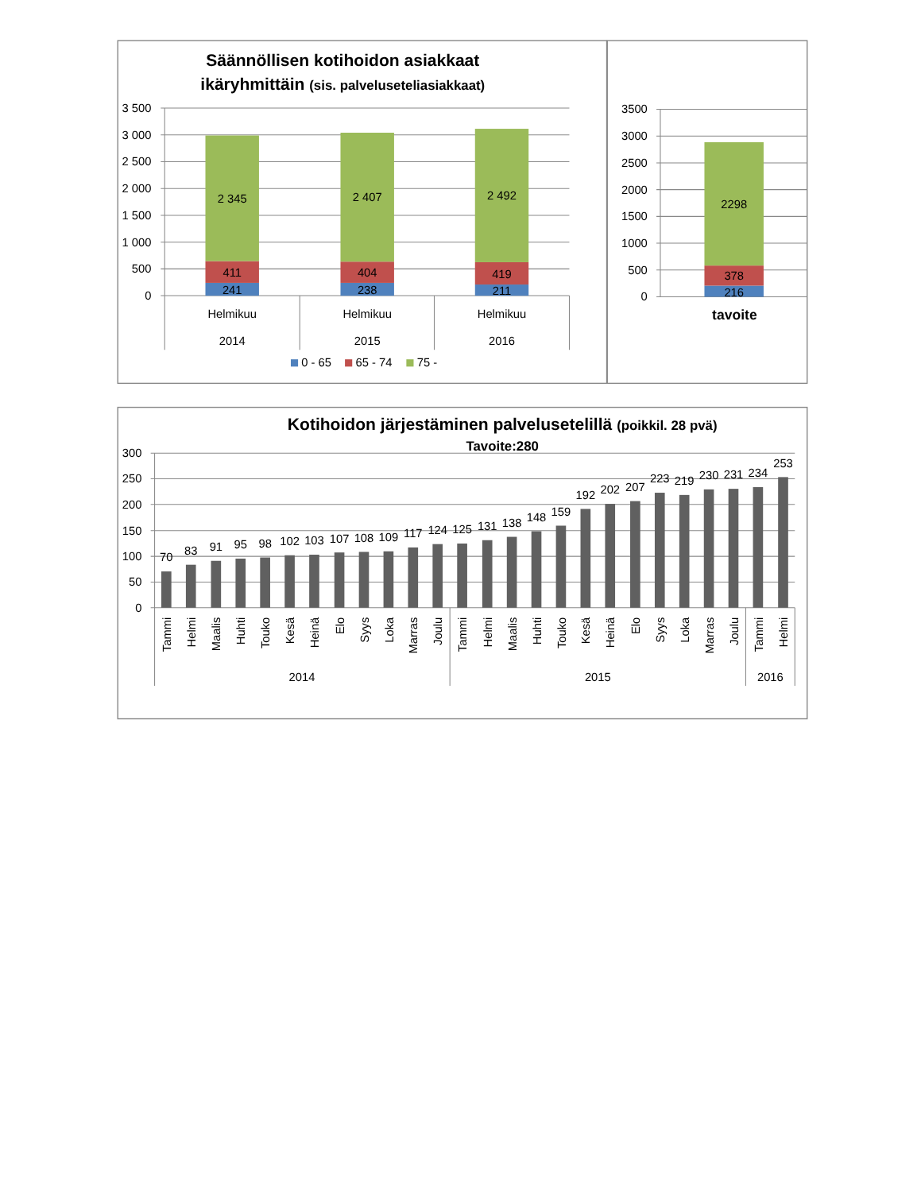Säännöllisen kotihoidon asiakkaat
ikäryhmittäin (sis. palveluseteliasiakkaat)
3 500
3 000
2 500
2 000
1 500
1 000
500
0
2 345
411
241
2 407
404
238
2 492
419
211
Helmikuu
2014
Helmikuu
2015
Helmikuu
2016
0 - 65
65 - 74
75 -
3500
3000
2500
2000
1500
1000
500
0
2298
378
216
tavoite
Kotihoidon järjestäminen palvelusetelillä (poikkil. 28 pvä)
Tavoite:280
300
250
200
150
100
50
0
70
83
91
95
98
102
103
107
108
109
117
124
125
131
138
148
159
192
202
207
223
219
230
231
234
253
Tammi
Helmi
Maalis
Huhti
Touko
Kesä
Heinä
Elo
Syys
Loka
Marras
Joulu
Tammi
Helmi
Maalis
Huhti
Touko
Kesä
Heinä
Elo
Syys
Loka
Marras
Joulu
Tammi
Helmi
2014
2015
2016